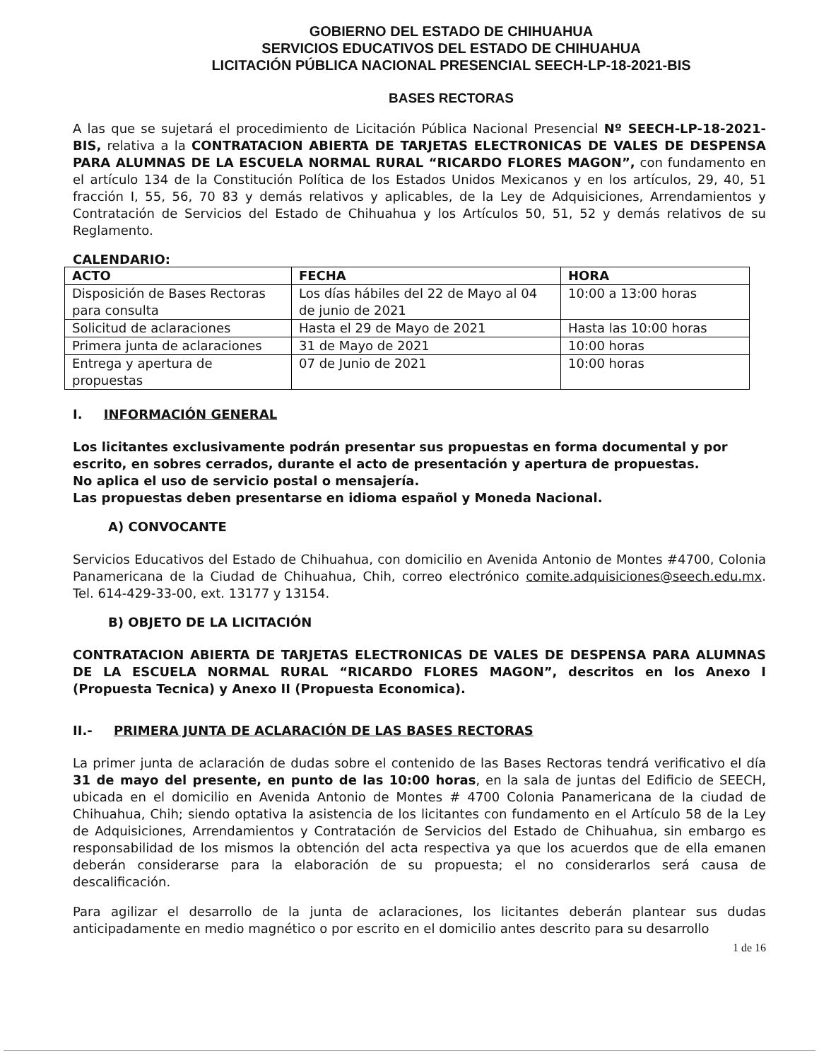GOBIERNO DEL ESTADO DE CHIHUAHUA
SERVICIOS EDUCATIVOS DEL ESTADO DE CHIHUAHUA
LICITACIÓN PÚBLICA NACIONAL PRESENCIAL SEECH-LP-18-2021-BIS
BASES RECTORAS
A las que se sujetará el procedimiento de Licitación Pública Nacional Presencial Nº SEECH-LP-18-2021-BIS, relativa a la CONTRATACION ABIERTA DE TARJETAS ELECTRONICAS DE VALES DE DESPENSA PARA ALUMNAS DE LA ESCUELA NORMAL RURAL “RICARDO FLORES MAGON”, con fundamento en el artículo 134 de la Constitución Política de los Estados Unidos Mexicanos y en los artículos, 29, 40, 51 fracción I, 55, 56, 70 83 y demás relativos y aplicables, de la Ley de Adquisiciones, Arrendamientos y Contratación de Servicios del Estado de Chihuahua y los Artículos 50, 51, 52 y demás relativos de su Reglamento.
CALENDARIO:
| ACTO | FECHA | HORA |
| --- | --- | --- |
| Disposición de Bases Rectoras para consulta | Los días hábiles del 22 de Mayo al 04 de junio de 2021 | 10:00 a 13:00 horas |
| Solicitud de aclaraciones | Hasta el 29 de Mayo de 2021 | Hasta las 10:00 horas |
| Primera junta de aclaraciones | 31 de Mayo de 2021 | 10:00 horas |
| Entrega y apertura de propuestas | 07 de Junio de 2021 | 10:00 horas |
I. INFORMACIÓN GENERAL
Los licitantes exclusivamente podrán presentar sus propuestas en forma documental y por escrito, en sobres cerrados, durante el acto de presentación y apertura de propuestas.
No aplica el uso de servicio postal o mensajería.
Las propuestas deben presentarse en idioma español y Moneda Nacional.
A) CONVOCANTE
Servicios Educativos del Estado de Chihuahua, con domicilio en Avenida Antonio de Montes #4700, Colonia Panamericana de la Ciudad de Chihuahua, Chih, correo electrónico comite.adquisiciones@seech.edu.mx. Tel. 614-429-33-00, ext. 13177 y 13154.
B) OBJETO DE LA LICITACIÓN
CONTRATACION ABIERTA DE TARJETAS ELECTRONICAS DE VALES DE DESPENSA PARA ALUMNAS DE LA ESCUELA NORMAL RURAL “RICARDO FLORES MAGON”, descritos en los Anexo I (Propuesta Tecnica) y Anexo II (Propuesta Economica).
II.- PRIMERA JUNTA DE ACLARACIÓN DE LAS BASES RECTORAS
La primer junta de aclaración de dudas sobre el contenido de las Bases Rectoras tendrá verificativo el día 31 de mayo del presente, en punto de las 10:00 horas, en la sala de juntas del Edificio de SEECH, ubicada en el domicilio en Avenida Antonio de Montes # 4700 Colonia Panamericana de la ciudad de Chihuahua, Chih; siendo optativa la asistencia de los licitantes con fundamento en el Artículo 58 de la Ley de Adquisiciones, Arrendamientos y Contratación de Servicios del Estado de Chihuahua, sin embargo es responsabilidad de los mismos la obtención del acta respectiva ya que los acuerdos que de ella emanen deberán considerarse para la elaboración de su propuesta; el no considerarlos será causa de descalificación.
Para agilizar el desarrollo de la junta de aclaraciones, los licitantes deberán plantear sus dudas anticipadamente en medio magnético o por escrito en el domicilio antes descrito para su desarrollo
1 de 16